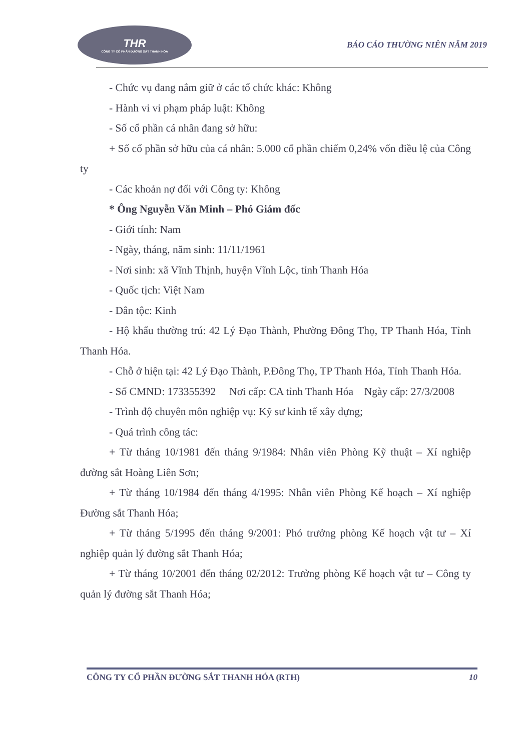THR
CÔNG TY CỔ PHẦN ĐƯỜNG SẮT THANH HÓA
BÁO CÁO THƯỜNG NIÊN NĂM 2019
- Chức vụ đang nắm giữ ở các tổ chức khác: Không
- Hành vi vi phạm pháp luật: Không
- Số cổ phần cá nhân đang sở hữu:
+ Số cổ phần sở hữu của cá nhân: 5.000 cổ phần chiếm 0,24% vốn điều lệ của Công ty
- Các khoản nợ đối với Công ty: Không
* Ông Nguyễn Văn Minh – Phó Giám đốc
- Giới tính: Nam
- Ngày, tháng, năm sinh: 11/11/1961
- Nơi sinh: xã Vĩnh Thịnh, huyện Vĩnh Lộc, tỉnh Thanh Hóa
- Quốc tịch: Việt Nam
- Dân tộc: Kinh
- Hộ khẩu thường trú: 42 Lý Đạo Thành, Phường Đông Thọ, TP Thanh Hóa, Tỉnh Thanh Hóa.
- Chỗ ở hiện tại: 42 Lý Đạo Thành, P.Đông Thọ, TP Thanh Hóa, Tỉnh Thanh Hóa.
- Số CMND: 173355392 Nơi cấp: CA tỉnh Thanh Hóa Ngày cấp: 27/3/2008
- Trình độ chuyên môn nghiệp vụ: Kỹ sư kinh tế xây dựng;
- Quá trình công tác:
+ Từ tháng 10/1981 đến tháng 9/1984: Nhân viên Phòng Kỹ thuật – Xí nghiệp đường sắt Hoàng Liên Sơn;
+ Từ tháng 10/1984 đến tháng 4/1995: Nhân viên Phòng Kế hoạch – Xí nghiệp Đường sắt Thanh Hóa;
+ Từ tháng 5/1995 đến tháng 9/2001: Phó trưởng phòng Kế hoạch vật tư – Xí nghiệp quản lý đường sắt Thanh Hóa;
+ Từ tháng 10/2001 đến tháng 02/2012: Trưởng phòng Kế hoạch vật tư – Công ty quản lý đường sắt Thanh Hóa;
CÔNG TY CỔ PHẦN ĐƯỜNG SẮT THANH HÓA (RTH) 10